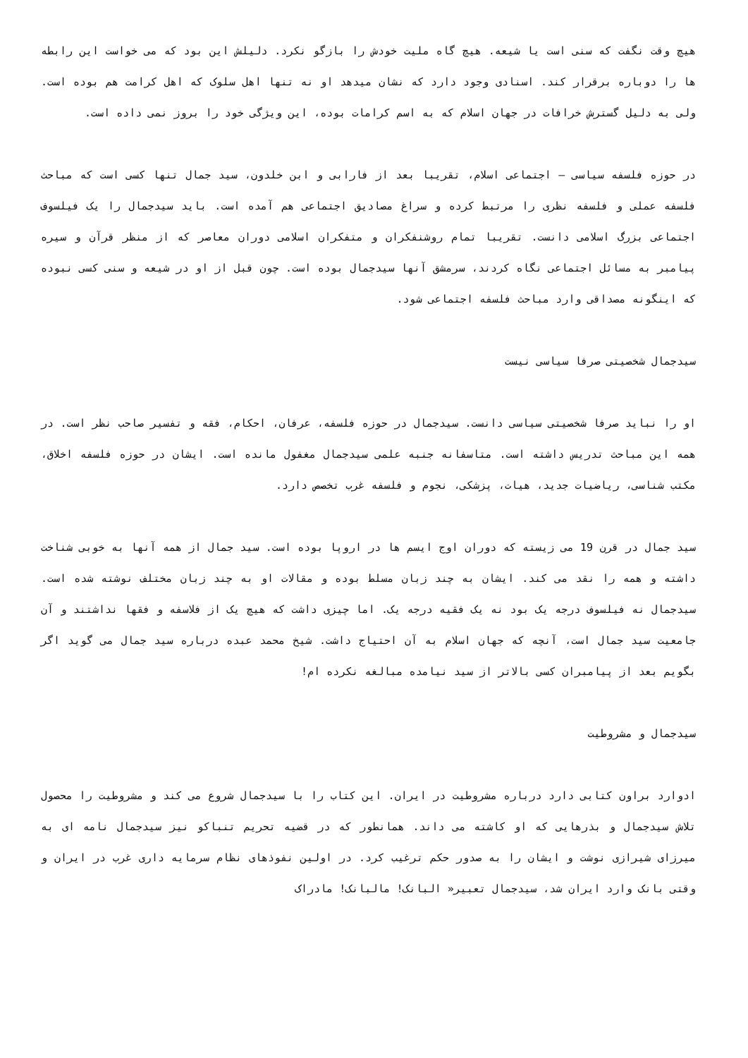هیچ وقت نگفت که سنی است یا شیعه. هیچ گاه ملیت خودش را بازگو نکرد. دلیلش این بود که می خواست این رابطه ها را دوباره برقرار کند. اسنادی وجود دارد که نشان میدهد او نه تنها اهل سلوک که اهل کرامت هم بوده است. ولی به دلیل گسترش خرافات در جهان اسلام که به اسم کرامات بوده، این ویژگی خود را بروز نمی داده است.
در حوزه فلسفه سیاسی – اجتماعی اسلام، تقریبا بعد از فارابی و ابن خلدون، سید جمال تنها کسی است که مباحث فلسفه عملی و فلسفه نظری را مرتبط کرده و سراغ مصادیق اجتماعی هم آمده است. باید سیدجمال را یک فیلسوف اجتماعی بزرگ اسلامی دانست. تقریبا تمام روشنفکران و متفکران اسلامی دوران معاصر که از منظر قرآن و سیره پیامبر به مسائل اجتماعی نگاه کردند، سرمشق آنها سیدجمال بوده است. چون قبل از او در شیعه و سنی کسی نبوده که اینگونه مصداقی وارد مباحث فلسفه اجتماعی شود.
سیدجمال شخصیتی صرفا سیاسی نیست
او را نباید صرفا شخصیتی سیاسی دانست. سیدجمال در حوزه فلسفه، عرفان، احکام، فقه و تفسیر صاحب نظر است. در همه این مباحث تدریس داشته است. متاسفانه جنبه علمی سیدجمال مغفول مانده است. ایشان در حوزه فلسفه اخلاق، مکتب شناسی، ریاضیات جدید، هیات، پزشکی، نجوم و فلسفه غرب تخصص دارد.
سید جمال در قرن 19 می زیسته که دوران اوج ایسم ها در اروپا بوده است. سید جمال از همه آنها به خوبی شناخت داشته و همه را نقد می کند. ایشان به چند زبان مسلط بوده و مقالات او به چند زبان مختلف نوشته شده است. سیدجمال نه فیلسوف درجه یک بود نه یک فقیه درجه یک. اما چیزی داشت که هیچ یک از فلاسفه و فقها نداشتند و آن جامعیت سید جمال است، آنچه که جهان اسلام به آن احتیاج داشت. شیخ محمد عبده درباره سید جمال می گوید اگر بگویم بعد از پیامبران کسی بالاتر از سید نیامده مبالغه نکرده ام!
سیدجمال و مشروطیت
ادوارد براون کتابی دارد درباره مشروطیت در ایران. این کتاب را با سیدجمال شروع می کند و مشروطیت را محصول تلاش سیدجمال و بذرهایی که او کاشته می داند. همانطور که در قضیه تحریم تنباکو نیز سیدجمال نامه ای به میرزای شیرازی نوشت و ایشان را به صدور حکم ترغیب کرد. در اولین نفوذهای نظام سرمایه داری غرب در ایران و وقتی بانک وارد ایران شد، سیدجمال تعبیر« البانک! مالبانک! مادراک